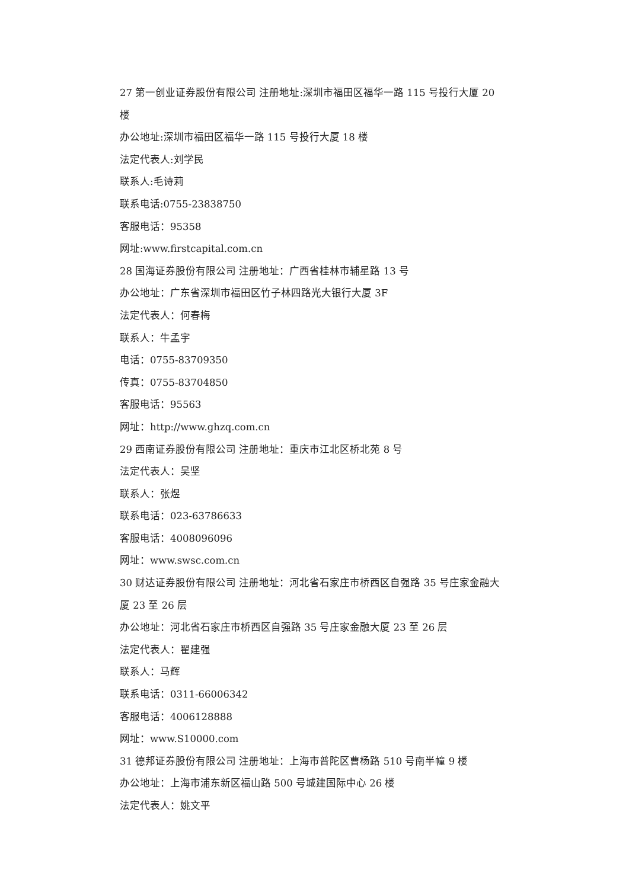27 第一创业证券股份有限公司 注册地址:深圳市福田区福华一路 115 号投行大厦 20 楼
办公地址:深圳市福田区福华一路 115 号投行大厦 18 楼
法定代表人:刘学民
联系人:毛诗莉
联系电话:0755-23838750
客服电话：95358
网址:www.firstcapital.com.cn
28 国海证券股份有限公司 注册地址：广西省桂林市辅星路 13 号
办公地址：广东省深圳市福田区竹子林四路光大银行大厦 3F
法定代表人：何春梅
联系人：牛孟宇
电话：0755-83709350
传真：0755-83704850
客服电话：95563
网址：http://www.ghzq.com.cn
29 西南证券股份有限公司 注册地址：重庆市江北区桥北苑 8 号
法定代表人：吴坚
联系人：张煜
联系电话：023-63786633
客服电话：4008096096
网址：www.swsc.com.cn
30 财达证券股份有限公司 注册地址：河北省石家庄市桥西区自强路 35 号庄家金融大厦 23 至 26 层
办公地址：河北省石家庄市桥西区自强路 35 号庄家金融大厦 23 至 26 层
法定代表人：翟建强
联系人：马辉
联系电话：0311-66006342
客服电话：4006128888
网址：www.S10000.com
31 德邦证券股份有限公司 注册地址：上海市普陀区曹杨路 510 号南半幢 9 楼
办公地址：上海市浦东新区福山路 500 号城建国际中心 26 楼
法定代表人：姚文平